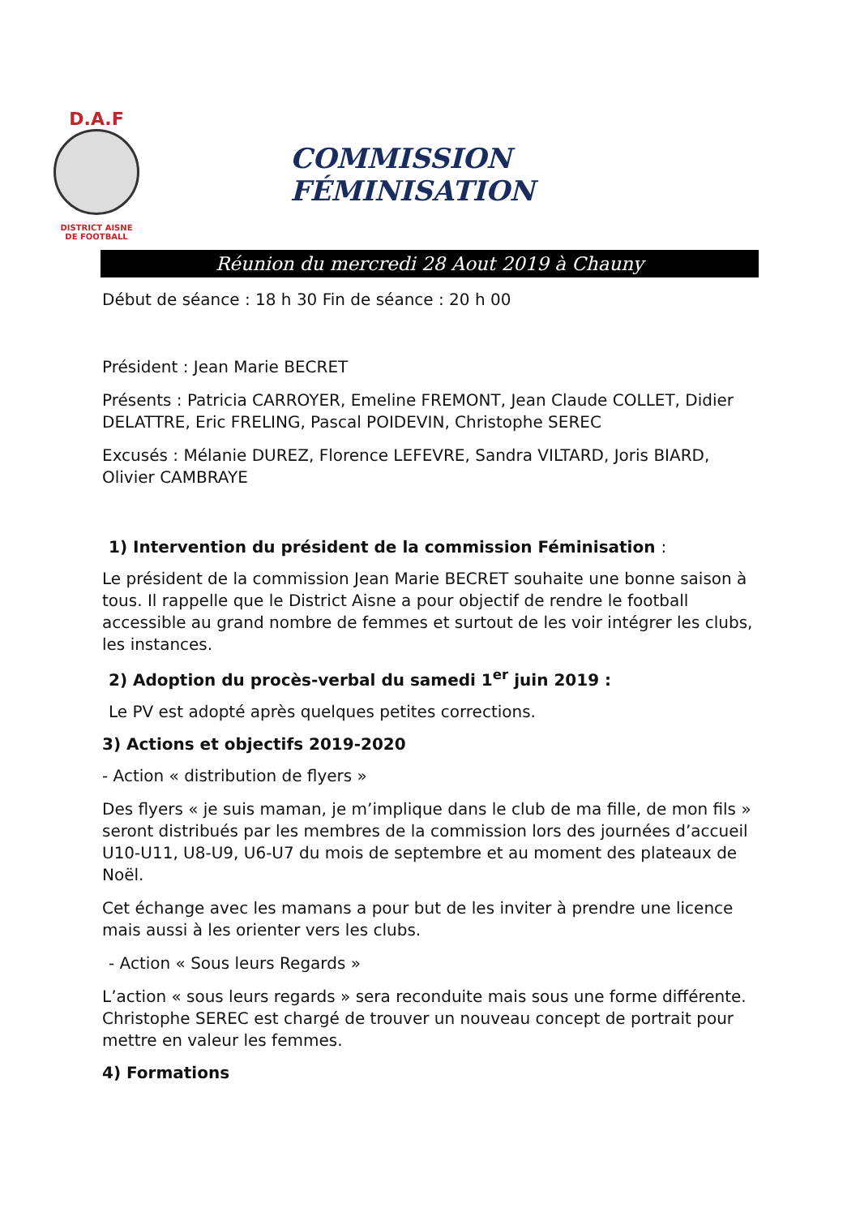D.A.F
DISTRICT AISNE
DE FOOTBALL
COMMISSION FÉMINISATION
Réunion du mercredi 28 Aout 2019 à Chauny
Début de séance : 18 h 30 Fin de séance : 20 h 00
Président : Jean Marie BECRET
Présents : Patricia CARROYER, Emeline FREMONT, Jean Claude COLLET, Didier DELATTRE, Eric FRELING, Pascal POIDEVIN, Christophe SEREC
Excusés : Mélanie DUREZ, Florence LEFEVRE, Sandra VILTARD, Joris BIARD, Olivier CAMBRAYE
1) Intervention du président de la commission Féminisation :
Le président de la commission Jean Marie BECRET souhaite une bonne saison à tous. Il rappelle que le District Aisne a pour objectif de rendre le football accessible au grand nombre de femmes et surtout de les voir intégrer les clubs, les instances.
2) Adoption du procès-verbal du samedi 1<sup>er</sup> juin 2019 :
Le PV est adopté après quelques petites corrections.
3) Actions et objectifs 2019-2020
- Action « distribution de flyers »
Des flyers « je suis maman, je m’implique dans le club de ma fille, de mon fils » seront distribués par les membres de la commission lors des journées d’accueil U10-U11, U8-U9, U6-U7 du mois de septembre et au moment des plateaux de Noël.
Cet échange avec les mamans a pour but de les inviter à prendre une licence mais aussi à les orienter vers les clubs.
- Action « Sous leurs Regards »
L’action « sous leurs regards » sera reconduite mais sous une forme différente. Christophe SEREC est chargé de trouver un nouveau concept de portrait pour mettre en valeur les femmes.
4) Formations